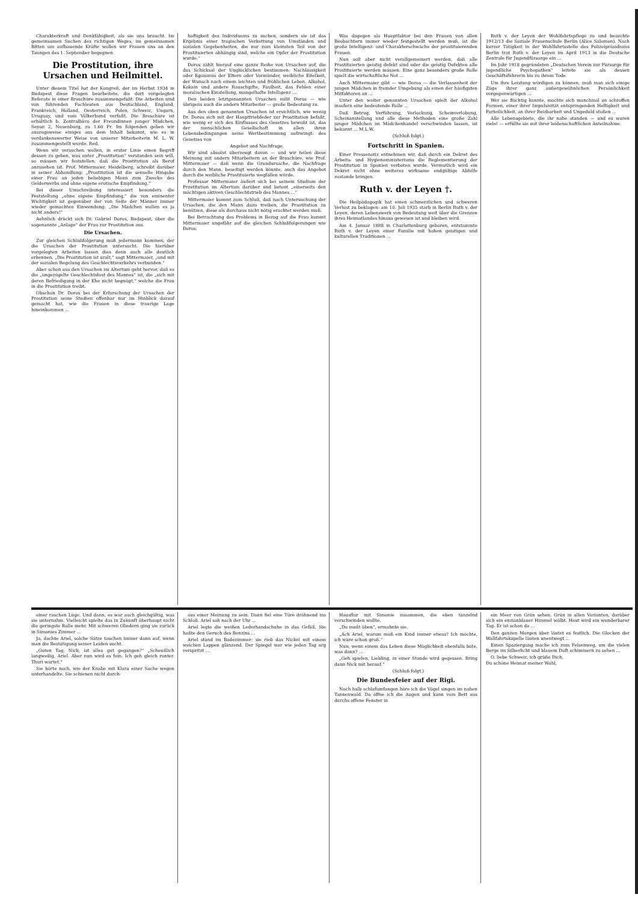Charakterkraft und Denkfähigkeit, als sie uns braucht. Im gemeinsamen Suchen des richtigen Weges, im gemeinsamen Bitten um aufbauende Kräfte wollen wir Frauen uns an den Taungen des 1. September begegnen.
Die Prostitution, ihre Ursachen und Heilmittel.
Unter diesem Titel hat der Kongreß, der im Herbst 1934 in Budapest diese Fragen bearbeitete, die dort vorgelegten Referate in einer Broschüre zusammengefaßt. Die Arbeiten sind von führenden Fachleuten aus Deutschland, England, Frankreich, Holland, Oesterreich, Polen, Schweiz, Ungarn, Uruguay, und vom Völkerbund verfaßt. Die Broschüre ist erhältlich b. Zentralbüro der Freundinnen junger Mädchen, Seyon 2, Neuenburg, zu 1.60 Fr. Im folgenden geben wir auszugsweise einiges aus dem Inhalt bekannt, wie es in verdankenswerter Weise von unserer Mitarbeiterin M. L. W. zusammengestellt wurde. Red.
Wenn wir versuchen wollen, in erster Linie einen Begriff dessen zu geben, was unter „Prostitution“ verstanden sein will, so müssen wir feststellen, daß die Prostitution als Beruf anzusehen ist. Prof. Mittermaier, Heidelberg, schreibt darüber in seiner Abhandlung: „Prostitution ist die sexuelle Hingabe einer Frau an jeden beliebigen Mann zum Zwecke des Gelderwerbs und ohne eigene erotische Empfindung.“
Bei dieser Umschreibung interessiert besonders die Feststellung „ohne eigene Empfindung,“ die von eminenter Wichtigkeit ist gegenüber der von Seite der Männer immer wieder gemachten Einwendung: „Die Mädchen wollen es ja nicht anders!“
Aehnlich drückt sich Dr. Gabriel Doros, Budapest, über die sogenannte „Anlage“ der Frau zur Prostitution aus.
Die Ursachen.
Zur gleichen Schlußfolgerung muß jedermann kommen, der die Ursachen der Prostitution untersucht. Die hierüber vorgelegten Arbeiten lassen dies denn auch alle deutlich erkennen. „Die Prostitution ist uralt,“ sagt Mittermaier, „und mit der sozialen Regelung des Geschlechtsverkehrs verbunden.“
Aber schon aus den Ursachen im Altertum geht hervor, daß es die „ungezügelte Geschlechtslust des Mannes“ ist, die „sich mit deren Befriedigung in der Ehe nicht begnügt,“ welche die Frau in die Prostitution treibt.
Obschon Dr. Doros bei der Erforschung der Ursachen der Prostitution seine Studien offenbar nur im Hinblick darauf gemacht hat, wie die Frauen in diese traurige Lage hineinkommen ...
haftigkeit des Individuums zu suchen, sondern sie ist das Ergebnis einer tragischen Verkettung von Umständen und sozialen Gegebenheiten, die nur zum kleinsten Teil von der Prostituierten abhängig sind, welche ein Opfer der Prostitution wurde.“
Doros zählt hierauf eine ganze Reihe von Ursachen auf, die das Schicksal der Unglücklichen bestimmen: Nachlässigkeit oder Egoismus der Eltern oder Vormünder, weibliche Eitelkeit, der Wunsch nach einem leichten und fröhlichen Leben, Alkohol, Kokain und andere Rauschgifte, Faulheit, das Fehlen einer moralischen Einstellung, mangelhafte Intelligenz ...
Den beiden letztgenannten Ursachen mißt Doros — wie übrigens auch die andern Mitarbeiter — große Bedeutung zu.
Aus den oben genannten Ursachen ist ersichtlich, wie wenig Dr. Doros sich mit der Haupttriebfeder zur Prostitution befaßt, wie wenig er sich des Einflusses des Gesetzes bewußt ist, das der menschlichen Gesellschaft in allen ihren Lebensbedingungen seine Wertbestimmung aufzwingt: des Gesetzes von
Angebot und Nachfrage.
Wir sind absolut überzeugt davon — und wir teilen diese Meinung mit andern Mitarbeitern an der Broschüre, wie Prof. Mittermaier — daß wenn die Grundursache, die Nachfrage durch den Mann, beseitigt werden könnte, auch das Angebot durch die weibliche Prostituierte wegfallen würde.
Professor Mittermaier äußert sich bei seinem Studium der Prostitution im Altertum darüber und betont „einerseits den mächtigen aktiven Geschlechtstrieb des Mannes ...“
Mittermaier kommt zum Schluß, daß nach Untersuchung der Ursachen, die den Mann dazu treiben, die Prostitution zu benützen, diese als durchaus nicht nötig erachtet werden muß.
Bei Betrachtung des Problems in Bezug auf die Frau kommt Mittermaier ungefähr auf die gleichen Schlußfolgerungen wie Doros.
Was dagegen als Hauptfaktor bei den Frauen von allen Beobachtern immer wieder festgestellt werden muß, ist die große Intelligenz- und Charakterschwäche der prostituierenden Frauen.
Nun soll aber nicht verallgemeinert werden, daß alle Prostituierten geistig defekt sind oder die geistig Defekten alle Prostituierte werden müssen. Eine ganz besonders große Rolle spielt die wirtschaftliche Not ...
Auch Mittermaier gibt — wie Doros — die Verlassenheit der jungen Mädchen in fremder Umgebung als einen der häufigsten Mitfaktoren an ...
Unter den weiter genannten Ursachen spielt der Alkohol insofern eine bedeutende Rolle ...
Daß Betrug, Verführung, Verlockung, Scheinverlobung, Scheinanstellung und alle diese Methoden eine große Zahl junger Mädchen im Mädchenhandel verschwinden lassen, ist bekannt ... M.L.W.
(Schluß folgt.)
Fortschritt in Spanien.
Einer Pressenotiz entnehmen wir, daß durch ein Dekret des Arbeits- und Hygieneministeriums die Reglementierung der Prostitution in Spanien verboten wurde. Vermutlich wird ein Dekret nicht ohne weiteres wirksame endgültige Abhilfe zustande bringen.
Ruth v. der Leyen †.
Die Heilpädagogik hat einen schmerzlichen und schweren Verlust zu beklagen: am 10. Juli 1935 starb in Berlin Ruth v. der Leyen, deren Lebenswerk von Bedeutung weit über die Grenzen ihres Heimatlandes hinaus gewesen ist und bleiben wird.
Am 4. Januar 1888 in Charlottenburg geboren, entstammte Ruth v. der Leyen einer Familie mit hohen geistigen und kulturellen Traditionen ...
Ruth v. der Leyen der Wohlfahrtspflege zu und besuchte 1912/13 die Soziale Frauenschule Berlin (Alice Salomon). Nach kurzer Tätigkeit in der Wohlfahrtsstelle des Polizeipräsidiums Berlin trat Ruth v. der Leyen im April 1913 in die Deutsche Zentrale für Jugendfürsorge ein ...
Im Jahr 1918 gegründeten „Deutschen Verein zur Fürsorge für jugendliche Psychopathen“ leitete sie als dessen Geschäftsführerin bis zu ihrem Tode.
Um ihre Leistung würdigen zu können, muß man sich einige Züge ihrer ganz außergewöhnlichen Persönlichkeit vergegenwärtigen ...
Wer sie flüchtig kannte, mochte sich manchmal an schroffen Formen, einer ihrer Impulsivität entspringenden Heftigkeit und Parteilichkeit, an ihrer Reizbarkeit und Ungeduld stoßen ...
Alle Lebensgebiete, die ihr nahe standen — und es waren viele! — erfüllte sie mit ihrer leidenschaftlichen Anteilnahme.
einer raschen Lüge. Und dann, es war auch gleichgültig, was sie unternahm. Vielleicht spielte das in Zukunft überhaupt nicht die geringste Rolle mehr. Mit schweren Gliedern ging sie zurück in Simonies Zimmer ...
Ja, dachte Ariel, solche Sätze tauchen immer dann auf, wenn man die Bestätigung seiner Leiden sucht.
„Guten Tag, Nick, ist alles gut gegangen?“ „Scheußlich langweilig, Ariel. Aber nun wird es fein. Ich geh gleich runter. Thuri wartet.“
Sie hörte noch, wie der Knabe mit Klara einer Sache wegen unterhandelte. Sie schienen nicht durch-
aus einer Meinung zu sein. Dann fiel eine Türe dröhnend ins Schloß. Ariel sah nach der Uhr ...
Ariel legte die weißen Lederhandschuhe in das Gefäß. Sie haßte den Geruch des Benzins ...
Ariel stand im Badezimmer: sie rieb das Nickel mit einem weichen Lappen glänzend. Der Spiegel war wie jeden Tag arg verspritzt ...
Hausflur mit Simonie zusammen, die eben tänzelnd verschwinden wollte.
„Du mußt üben“, ermahnte sie.
„Ach Ariel, warum muß ein Kind immer etwas? Ich möchte, ich wäre schon groß.“
Nun, wenn einem das Leben diese Möglichkeit ebenfalls böte, was dann? ...
„Geh spielen, Liebling, in einer Stunde wird gegessen. Bring dann Nick mit herauf.“
(Schluß folgt.)
Die Bundesfeier auf der Rigi.
Noch halb schlafumfangen höre ich die Vögel singen im nahen Tannenwald. Da öffne ich die Augen und kann vom Bett aus durchs offene Fenster in
ein Meer von Grün sehen. Grün in allen Varianten, darüber sich ein enzianblauer Himmel wölbt. Heut wird ein wunderbarer Tag. Er ist schon da ...
Den ganzen Morgen über läutet es festlich. Die Glocken der Wallfahrtskapelle läuten unentwegt ...
Einen Spaziergang mache ich zum Felsenweg, um die vielen Berge im Silberlicht und blauem Duft schimmern zu sehen ...
O, liebe Schweiz, ich grüße Dich,
Du schöne Heimat meiner Wahl,